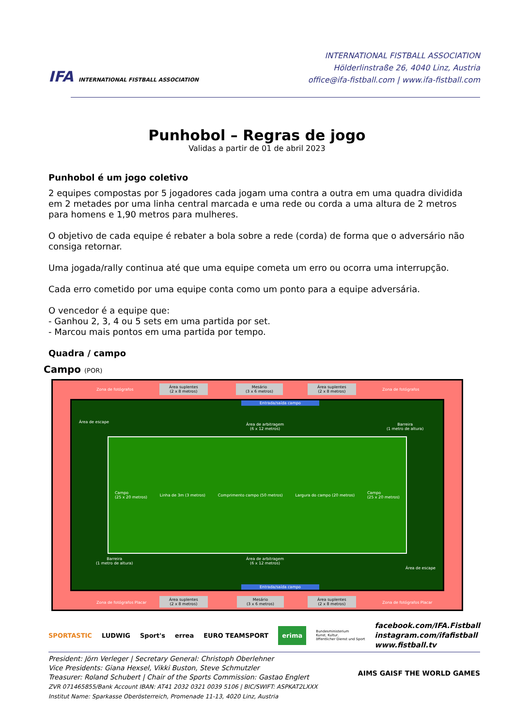IFA INTERNATIONAL FISTBALL ASSOCIATION
INTERNATIONAL FISTBALL ASSOCIATION
Hölderlinstraße 26, 4040 Linz, Austria
office@ifa-fistball.com | www.ifa-fistball.com
Punhobol – Regras de jogo
Validas a partir de 01 de abril 2023
Punhobol é um jogo coletivo
2 equipes compostas por 5 jogadores cada jogam uma contra a outra em uma quadra dividida em 2 metades por uma linha central marcada e uma rede ou corda a uma altura de 2 metros para homens e 1,90 metros para mulheres.
O objetivo de cada equipe é rebater a bola sobre a rede (corda) de forma que o adversário não consiga retornar.
Uma jogada/rally continua até que uma equipe cometa um erro ou ocorra uma interrupção.
Cada erro cometido por uma equipe conta como um ponto para a equipe adversária.
O vencedor é a equipe que:
- Ganhou 2, 3, 4 ou 5 sets em uma partida por set.
- Marcou mais pontos em uma partida por tempo.
Quadra / campo
Campo (POR)
Zona de fotógrafos
Área suplentes
(2 x 8 metros)
Mesário
(3 x 6 metros)
Área suplentes
(2 x 8 metros)
Zona de fotógrafos
Área de escape
Entrada/saída campo
Área de arbitragem
(6 x 12 metros)
Barreira
(1 metro de altura)
Campo
(25 x 20 metros) Linha de 3m (3 metros) Comprimento campo (50 metros) Largura do campo (20 metros) Campo
(25 x 20 metros)
Área de arbitragem
(6 x 12 metros)
Barreira
(1 metro de altura)
Área de escape
Entrada/saída campo
Zona de fotógrafos Placar
Área suplentes
(2 x 8 metros)
Mesário
(3 x 6 metros)
Área suplentes
(2 x 8 metros)
Zona de fotógrafos Placar
SPORTASTIC LUDWIG Sport's errea EURO TEAMSPORT erima Bundesministerium
Kunst, Kultur,
öffentlicher Dienst und Sport
facebook.com/IFA.Fistball
instagram.com/ifafistball
www.fistball.tv
President: Jörn Verleger | Secretary General: Christoph Oberlehner
Vice Presidents: Giana Hexsel, Vikki Buston, Steve Schmutzler
Treasurer: Roland Schubert | Chair of the Sports Commission: Gastao Englert
ZVR 071465855/Bank Account IBAN: AT41 2032 0321 0039 5106 | BIC/SWIFT: ASPKAT2LXXX
Institut Name: Sparkasse Oberösterreich, Promenade 11-13, 4020 Linz, Austria
AIMS GAISF THE WORLD GAMES